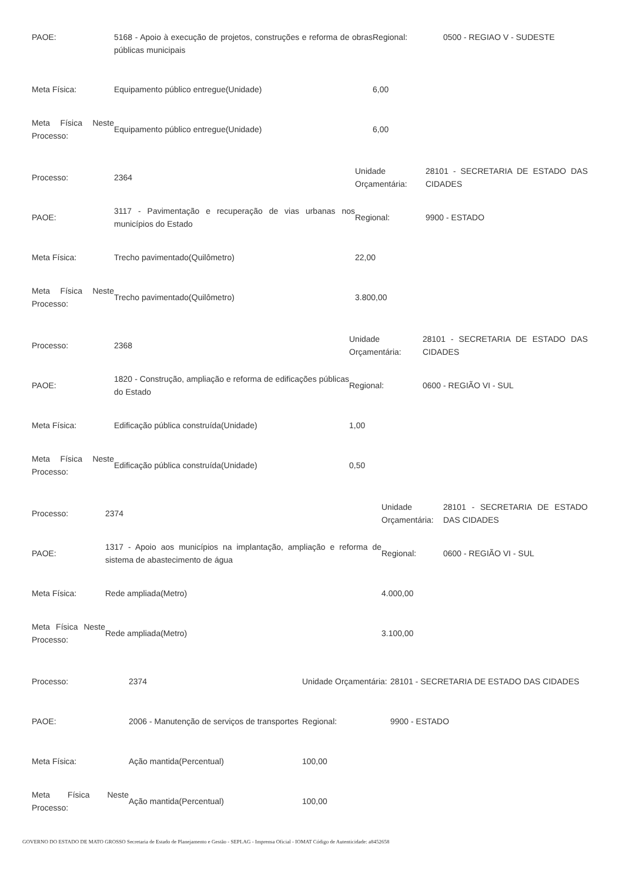| PAOE: | 5168 - Apoio à execução de projetos, construções e reforma de obras públicas municipais | Regional: | 0500 - REGIAO V - SUDESTE |
| Meta Física: | Equipamento público entregue(Unidade) | 6,00 | |
| Meta Física Neste Processo: | Equipamento público entregue(Unidade) | 6,00 | |
| Processo: | 2364 | Unidade Orçamentária: | 28101 - SECRETARIA DE ESTADO DAS CIDADES |
| PAOE: | 3117 - Pavimentação e recuperação de vias urbanas nos municípios do Estado | Regional: | 9900 - ESTADO |
| Meta Física: | Trecho pavimentado(Quilômetro) | 22,00 | |
| Meta Física Neste Processo: | Trecho pavimentado(Quilômetro) | 3.800,00 | |
| Processo: | 2368 | Unidade Orçamentária: | 28101 - SECRETARIA DE ESTADO DAS CIDADES |
| PAOE: | 1820 - Construção, ampliação e reforma de edificações públicas do Estado | Regional: | 0600 - REGIÃO VI - SUL |
| Meta Física: | Edificação pública construída(Unidade) | 1,00 | |
| Meta Física Neste Processo: | Edificação pública construída(Unidade) | 0,50 | |
| Processo: | 2374 | Unidade Orçamentária: | 28101 - SECRETARIA DE ESTADO DAS CIDADES |
| PAOE: | 1317 - Apoio aos municípios na implantação, ampliação e reforma de sistema de abastecimento de água | Regional: | 0600 - REGIÃO VI - SUL |
| Meta Física: | Rede ampliada(Metro) | 4.000,00 | |
| Meta Física Neste Processo: | Rede ampliada(Metro) | 3.100,00 | |
| Processo: | 2374 | Unidade Orçamentária: | 28101 - SECRETARIA DE ESTADO DAS CIDADES |
| PAOE: | 2006 - Manutenção de serviços de transportes | Regional: | 9900 - ESTADO |
| Meta Física: | Ação mantida(Percentual) | 100,00 | |
| Meta Física Neste Processo: | Ação mantida(Percentual) | 100,00 | |
GOVERNO DO ESTADO DE MATO GROSSO Secretaria de Estado de Planejamento e Gestão - SEPLAG - Imprensa Oficial - IOMAT Código de Autenticidade: a8452658